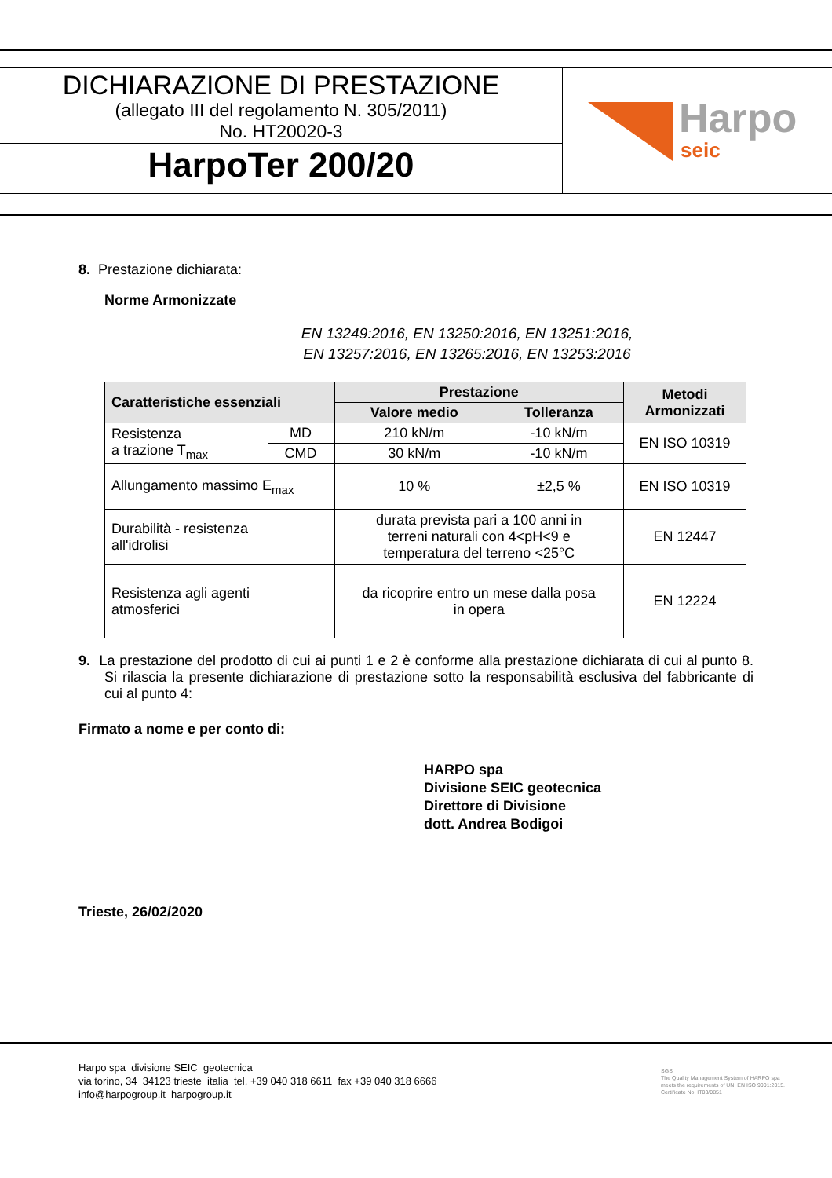DICHIARAZIONE DI PRESTAZIONE
(allegato III del regolamento N. 305/2011)
No. HT20020-3
HarpoTer 200/20
Harpo
seic
8. Prestazione dichiarata:
Norme Armonizzate
EN 13249:2016, EN 13250:2016, EN 13251:2016,
EN 13257:2016, EN 13265:2016, EN 13253:2016
| Caratteristiche essenziali | | Prestazione | | Metodi Armonizzati |
| --- | --- | --- | --- | --- |
| | | Valore medio | Tolleranza | |
| Resistenza a trazione T<sub>max</sub> | MD | 210 kN/m | -10 kN/m | EN ISO 10319 |
| | CMD | 30 kN/m | -10 kN/m | |
| Allungamento massimo E<sub>max</sub> | | 10 % | ±2,5 % | EN ISO 10319 |
| Durabilità - resistenza all'idrolisi | | durata prevista pari a 100 anni in terreni naturali con 4<pH<9 e temperatura del terreno <25°C | | EN 12447 |
| Resistenza agli agenti atmosferici | | da ricoprire entro un mese dalla posa in opera | | EN 12224 |
9. La prestazione del prodotto di cui ai punti 1 e 2 è conforme alla prestazione dichiarata di cui al punto 8. Si rilascia la presente dichiarazione di prestazione sotto la responsabilità esclusiva del fabbricante di cui al punto 4:
Firmato a nome e per conto di:
HARPO spa
Divisione SEIC geotecnica
Direttore di Divisione
dott. Andrea Bodigoi
Trieste, 26/02/2020
Harpo spa divisione SEIC geotecnica
via torino, 34 34123 trieste italia tel. +39 040 318 6611 fax +39 040 318 6666
info@harpogroup.it harpogroup.it
SGS
The Quality Management System of HARPO spa
meets the requirements of UNI EN ISO 9001:2015.
Certificate No. IT03/0851